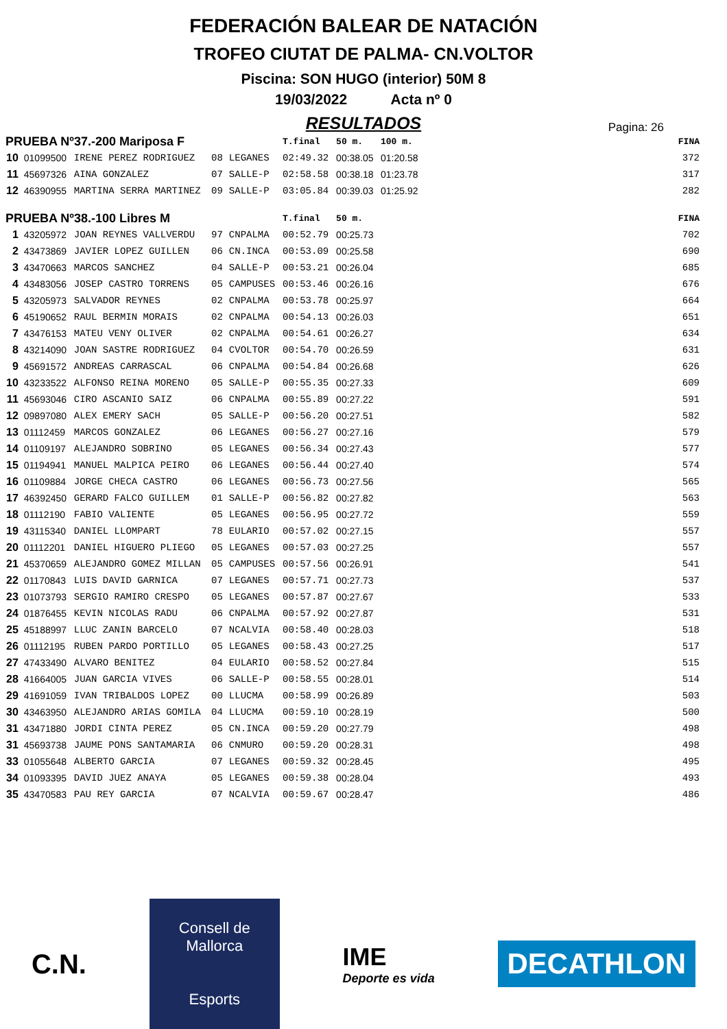FEDERACIÓN BALEAR DE NATACIÓN
TROFEO CIUTAT DE PALMA- CN.VOLTOR
Piscina: SON HUGO (interior) 50M 8
19/03/2022 Acta nº 0
RESULTADOS
Pagina: 26
| PRUEBA Nº37.-200 Mariposa F | | | | | T.final | 50 m. | 100 m. | FINA |
| --- | --- | --- | --- | --- | --- | --- | --- | --- |
| 10 | 01099500 | IRENE PEREZ RODRIGUEZ | 08 | LEGANES | 02:49.32 | 00:38.05 | 01:20.58 | 372 |
| 11 | 45697326 | AINA GONZALEZ | 07 | SALLE-P | 02:58.58 | 00:38.18 | 01:23.78 | 317 |
| 12 | 46390955 | MARTINA SERRA MARTINEZ | 09 | SALLE-P | 03:05.84 | 00:39.03 | 01:25.92 | 282 |
| PRUEBA Nº38.-100 Libres M | | | | | T.final | 50 m. | | FINA |
| 1 | 43205972 | JOAN REYNES VALLVERDU | 97 | CNPALMA | 00:52.79 | 00:25.73 | | 702 |
| 2 | 43473869 | JAVIER LOPEZ GUILLEN | 06 | CN.INCA | 00:53.09 | 00:25.58 | | 690 |
| 3 | 43470663 | MARCOS SANCHEZ | 04 | SALLE-P | 00:53.21 | 00:26.04 | | 685 |
| 4 | 43483056 | JOSEP CASTRO TORRENS | 05 | CAMPUSES | 00:53.46 | 00:26.16 | | 676 |
| 5 | 43205973 | SALVADOR REYNES | 02 | CNPALMA | 00:53.78 | 00:25.97 | | 664 |
| 6 | 45190652 | RAUL BERMIN MORAIS | 02 | CNPALMA | 00:54.13 | 00:26.03 | | 651 |
| 7 | 43476153 | MATEU VENY OLIVER | 02 | CNPALMA | 00:54.61 | 00:26.27 | | 634 |
| 8 | 43214090 | JOAN SASTRE RODRIGUEZ | 04 | CVOLTOR | 00:54.70 | 00:26.59 | | 631 |
| 9 | 45691572 | ANDREAS CARRASCAL | 06 | CNPALMA | 00:54.84 | 00:26.68 | | 626 |
| 10 | 43233522 | ALFONSO REINA MORENO | 05 | SALLE-P | 00:55.35 | 00:27.33 | | 609 |
| 11 | 45693046 | CIRO ASCANIO SAIZ | 06 | CNPALMA | 00:55.89 | 00:27.22 | | 591 |
| 12 | 09897080 | ALEX EMERY SACH | 05 | SALLE-P | 00:56.20 | 00:27.51 | | 582 |
| 13 | 01112459 | MARCOS GONZALEZ | 06 | LEGANES | 00:56.27 | 00:27.16 | | 579 |
| 14 | 01109197 | ALEJANDRO SOBRINO | 05 | LEGANES | 00:56.34 | 00:27.43 | | 577 |
| 15 | 01194941 | MANUEL MALPICA PEIRO | 06 | LEGANES | 00:56.44 | 00:27.40 | | 574 |
| 16 | 01109884 | JORGE CHECA CASTRO | 06 | LEGANES | 00:56.73 | 00:27.56 | | 565 |
| 17 | 46392450 | GERARD FALCO GUILLEM | 01 | SALLE-P | 00:56.82 | 00:27.82 | | 563 |
| 18 | 01112190 | FABIO VALIENTE | 05 | LEGANES | 00:56.95 | 00:27.72 | | 559 |
| 19 | 43115340 | DANIEL LLOMPART | 78 | EULARIO | 00:57.02 | 00:27.15 | | 557 |
| 20 | 01112201 | DANIEL HIGUERO PLIEGO | 05 | LEGANES | 00:57.03 | 00:27.25 | | 557 |
| 21 | 45370659 | ALEJANDRO GOMEZ MILLAN | 05 | CAMPUSES | 00:57.56 | 00:26.91 | | 541 |
| 22 | 01170843 | LUIS DAVID GARNICA | 07 | LEGANES | 00:57.71 | 00:27.73 | | 537 |
| 23 | 01073793 | SERGIO RAMIRO CRESPO | 05 | LEGANES | 00:57.87 | 00:27.67 | | 533 |
| 24 | 01876455 | KEVIN NICOLAS RADU | 06 | CNPALMA | 00:57.92 | 00:27.87 | | 531 |
| 25 | 45188997 | LLUC ZANIN BARCELO | 07 | NCALVIA | 00:58.40 | 00:28.03 | | 518 |
| 26 | 01112195 | RUBEN PARDO PORTILLO | 05 | LEGANES | 00:58.43 | 00:27.25 | | 517 |
| 27 | 47433490 | ALVARO BENITEZ | 04 | EULARIO | 00:58.52 | 00:27.84 | | 515 |
| 28 | 41664005 | JUAN GARCIA VIVES | 06 | SALLE-P | 00:58.55 | 00:28.01 | | 514 |
| 29 | 41691059 | IVAN TRIBALDOS LOPEZ | 00 | LLUCMA | 00:58.99 | 00:26.89 | | 503 |
| 30 | 43463950 | ALEJANDRO ARIAS GOMILA | 04 | LLUCMA | 00:59.10 | 00:28.19 | | 500 |
| 31 | 43471880 | JORDI CINTA PEREZ | 05 | CN.INCA | 00:59.20 | 00:27.79 | | 498 |
| 31 | 45693738 | JAUME PONS SANTAMARIA | 06 | CNMURO | 00:59.20 | 00:28.31 | | 498 |
| 33 | 01055648 | ALBERTO GARCIA | 07 | LEGANES | 00:59.32 | 00:28.45 | | 495 |
| 34 | 01093395 | DAVID JUEZ ANAYA | 05 | LEGANES | 00:59.38 | 00:28.04 | | 493 |
| 35 | 43470583 | PAU REY GARCIA | 07 | NCALVIA | 00:59.67 | 00:28.47 | | 486 |
C.N.
Consell de Mallorca
Esports
IME
Deporte es vida
DECATHLON